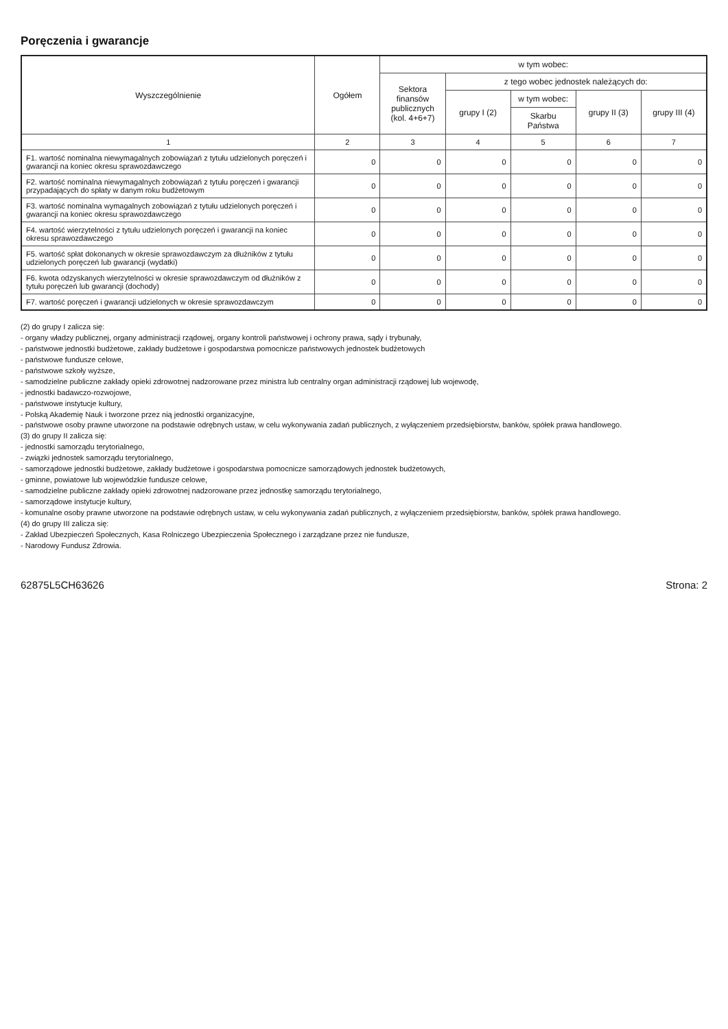Poręczenia i gwarancje
| Wyszczególnienie | Ogółem | w tym wobec: | | | | |
| --- | --- | --- | --- | --- | --- | --- |
| | | Sektora finansów publicznych (kol. 4+6+7) | z tego wobec jednostek należących do: | | | |
| | | | grupy I (2) | w tym wobec: | grupy II (3) | grupy III (4) |
| | | | | Skarbu Państwa | | |
| 1 | 2 | 3 | 4 | 5 | 6 | 7 |
| F1. wartość nominalna niewymagalnych zobowiązań z tytułu udzielonych poręczeń i gwarancji na koniec okresu sprawozdawczego | 0 | 0 | 0 | 0 | 0 | 0 |
| F2. wartość nominalna niewymagalnych zobowiązań z tytułu poręczeń i gwarancji przypadających do spłaty w danym roku budżetowym | 0 | 0 | 0 | 0 | 0 | 0 |
| F3. wartość nominalna wymagalnych zobowiązań z tytułu udzielonych poręczeń i gwarancji na koniec okresu sprawozdawczego | 0 | 0 | 0 | 0 | 0 | 0 |
| F4. wartość wierzytelności z tytułu udzielonych poręczeń i gwarancji na koniec okresu sprawozdawczego | 0 | 0 | 0 | 0 | 0 | 0 |
| F5. wartość spłat dokonanych w okresie sprawozdawczym za dłużników z tytułu udzielonych poręczeń lub gwarancji (wydatki) | 0 | 0 | 0 | 0 | 0 | 0 |
| F6. kwota odzyskanych wierzytelności w okresie sprawozdawczym od dłużników z tytułu poręczeń lub gwarancji (dochody) | 0 | 0 | 0 | 0 | 0 | 0 |
| F7. wartość poręczeń i gwarancji udzielonych w okresie sprawozdawczym | 0 | 0 | 0 | 0 | 0 | 0 |
(2) do grupy I zalicza się:
- organy władzy publicznej, organy administracji rządowej, organy kontroli państwowej i ochrony prawa, sądy i trybunały,
- państwowe jednostki budżetowe, zakłady budżetowe i gospodarstwa pomocnicze państwowych jednostek budżetowych
- państwowe fundusze celowe,
- państwowe szkoły wyższe,
- samodzielne publiczne zakłady opieki zdrowotnej nadzorowane przez ministra lub centralny organ administracji rządowej lub wojewodę,
- jednostki badawczo-rozwojowe,
- państwowe instytucje kultury,
- Polską Akademię Nauk i tworzone przez nią jednostki organizacyjne,
- państwowe osoby prawne utworzone na podstawie odrębnych ustaw, w celu wykonywania zadań publicznych, z wyłączeniem przedsiębiorstw, banków, spółek prawa handlowego.
(3) do grupy II zalicza się:
- jednostki samorządu terytorialnego,
- związki jednostek samorządu terytorialnego,
- samorządowe jednostki budżetowe, zakłady budżetowe i gospodarstwa pomocnicze samorządowych jednostek budżetowych,
- gminne, powiatowe lub wojewódzkie fundusze celowe,
- samodzielne publiczne zakłady opieki zdrowotnej nadzorowane przez jednostkę samorządu terytorialnego,
- samorządowe instytucje kultury,
- komunalne osoby prawne utworzone na podstawie odrębnych ustaw, w celu wykonywania zadań publicznych, z wyłączeniem przedsiębiorstw, banków, spółek prawa handlowego.
(4) do grupy III zalicza się:
- Zakład Ubezpieczeń Społecznych, Kasa Rolniczego Ubezpieczenia Społecznego i zarządzane przez nie fundusze,
- Narodowy Fundusz Zdrowia.
62875L5CH63626 Strona: 2